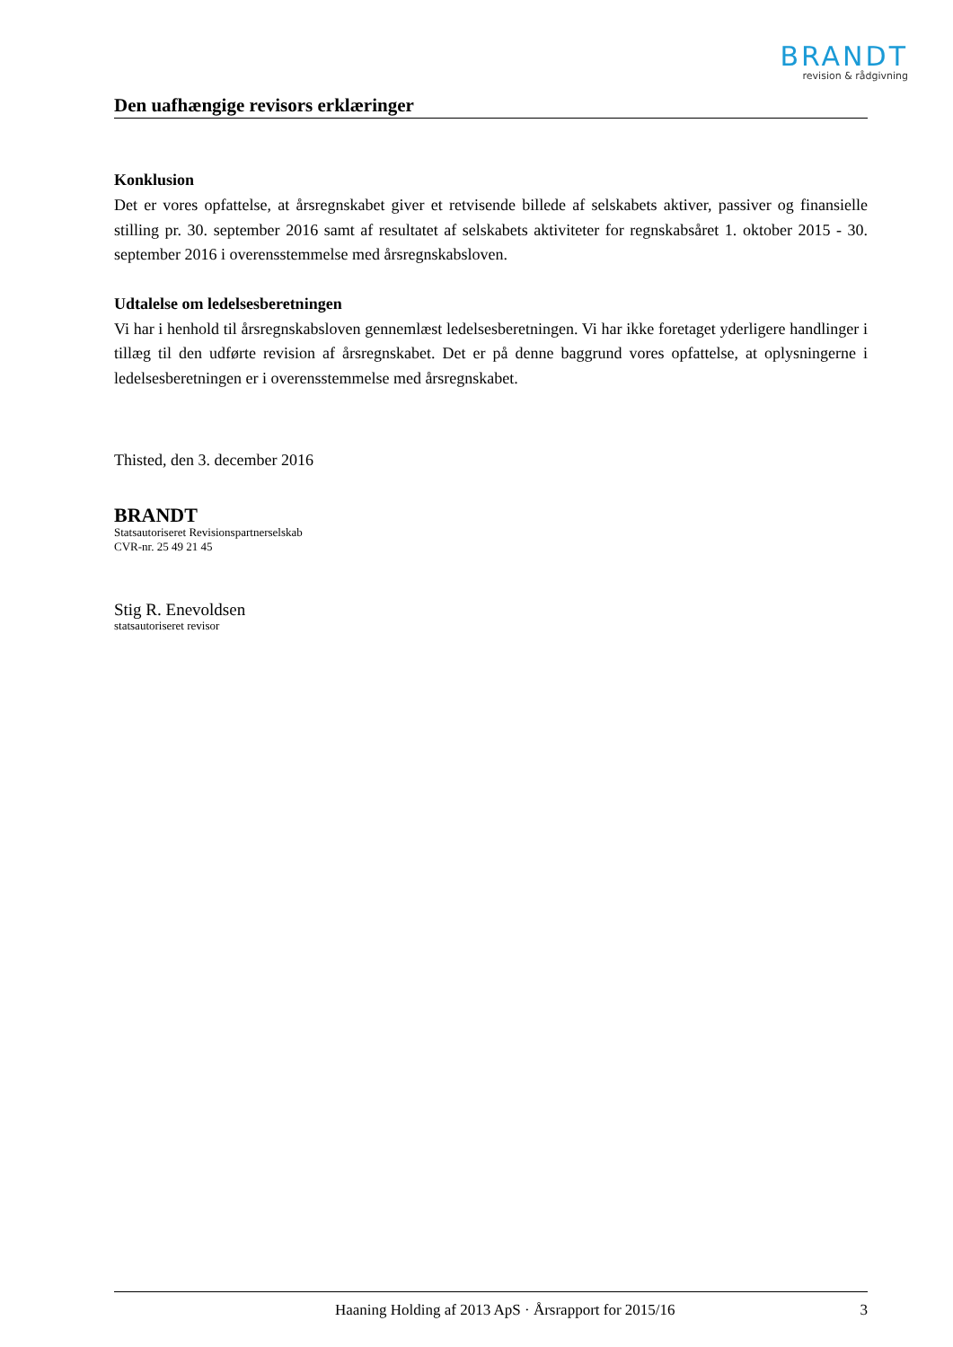BRANDT
revision & rådgivning
Den uafhængige revisors erklæringer
Konklusion
Det er vores opfattelse, at årsregnskabet giver et retvisende billede af selskabets aktiver, passiver og finansielle stilling pr. 30. september 2016 samt af resultatet af selskabets aktiviteter for regnskabsåret 1. oktober 2015 - 30. september 2016 i overensstemmelse med årsregnskabsloven.
Udtalelse om ledelsesberetningen
Vi har i henhold til årsregnskabsloven gennemlæst ledelsesberetningen. Vi har ikke foretaget yderligere handlinger i tillæg til den udførte revision af årsregnskabet. Det er på denne baggrund vores opfattelse, at oplysningerne i ledelsesberetningen er i overensstemmelse med årsregnskabet.
Thisted, den 3. december 2016
BRANDT
Statsautoriseret Revisionspartnerselskab
CVR-nr. 25 49 21 45
Stig R. Enevoldsen
statsautoriseret revisor
Haaning Holding af 2013 ApS · Årsrapport for 2015/16 3